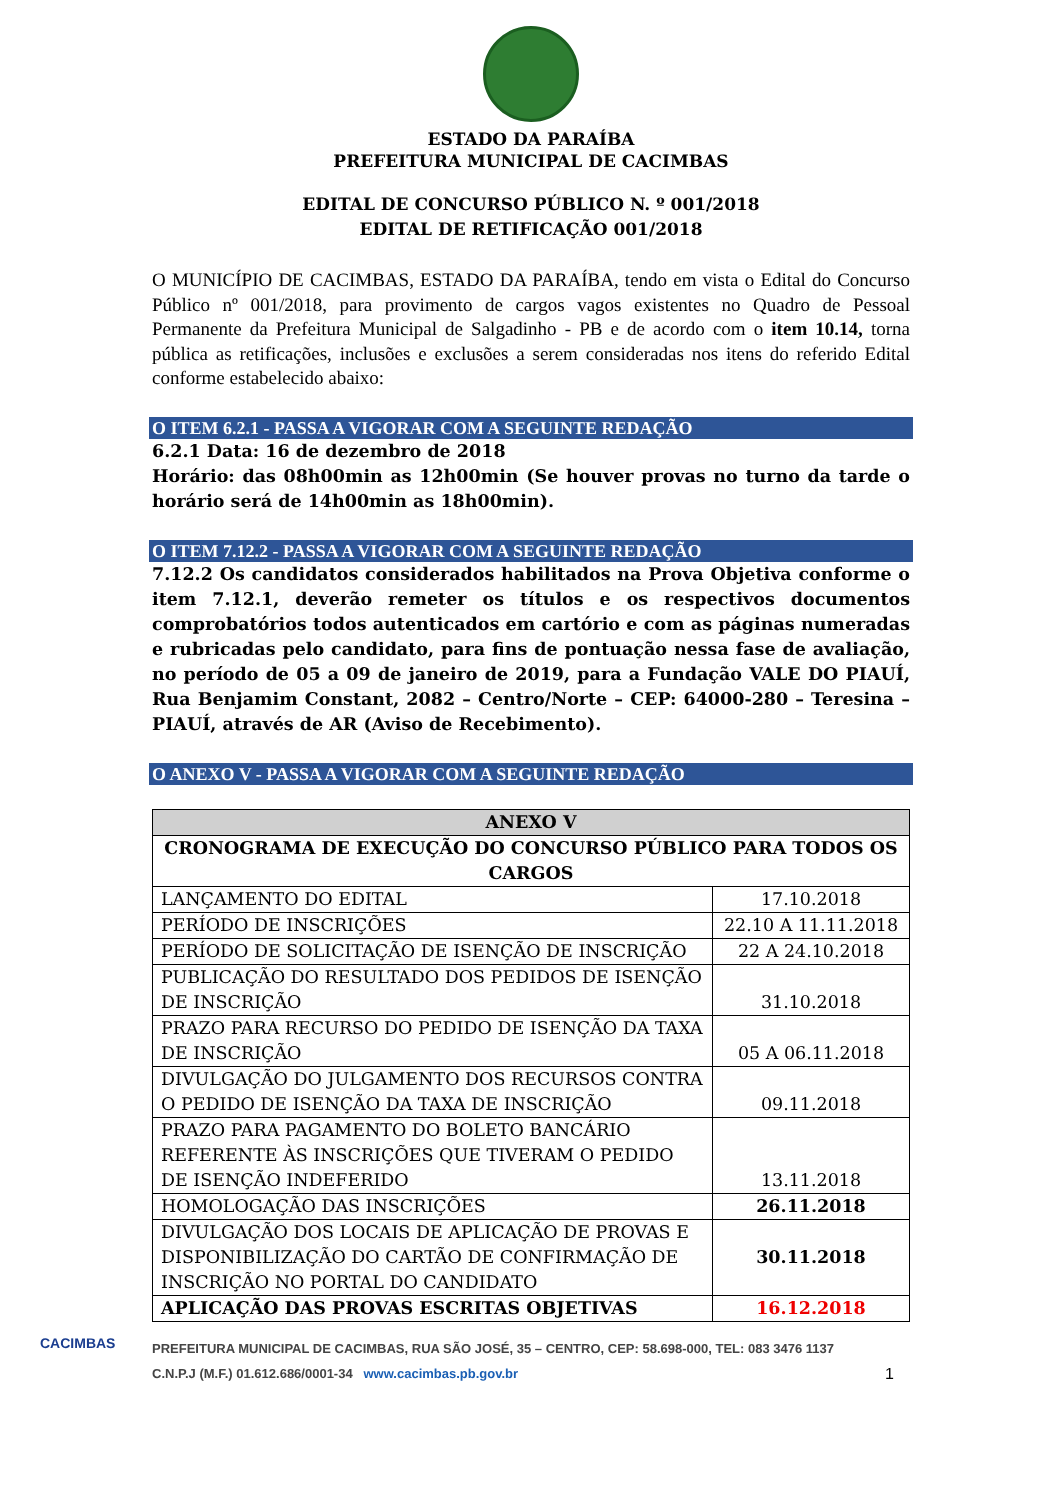ESTADO DA PARAÍBA
PREFEITURA MUNICIPAL DE CACIMBAS
EDITAL DE CONCURSO PÚBLICO N. º 001/2018
EDITAL DE RETIFICAÇÃO 001/2018
O MUNICÍPIO DE CACIMBAS, ESTADO DA PARAÍBA, tendo em vista o Edital do Concurso Público nº 001/2018, para provimento de cargos vagos existentes no Quadro de Pessoal Permanente da Prefeitura Municipal de Salgadinho - PB e de acordo com o item 10.14, torna pública as retificações, inclusões e exclusões a serem consideradas nos itens do referido Edital conforme estabelecido abaixo:
O ITEM 6.2.1 - PASSA A VIGORAR COM A SEGUINTE REDAÇÃO
6.2.1 Data: 16 de dezembro de 2018
Horário: das 08h00min as 12h00min (Se houver provas no turno da tarde o horário será de 14h00min as 18h00min).
O ITEM 7.12.2 - PASSA A VIGORAR COM A SEGUINTE REDAÇÃO
7.12.2 Os candidatos considerados habilitados na Prova Objetiva conforme o item 7.12.1, deverão remeter os títulos e os respectivos documentos comprobatórios todos autenticados em cartório e com as páginas numeradas e rubricadas pelo candidato, para fins de pontuação nessa fase de avaliação, no período de 05 a 09 de janeiro de 2019, para a Fundação VALE DO PIAUÍ, Rua Benjamim Constant, 2082 – Centro/Norte – CEP: 64000-280 – Teresina – PIAUÍ, através de AR (Aviso de Recebimento).
O ANEXO V - PASSA A VIGORAR COM A SEGUINTE REDAÇÃO
| ANEXO V | |
| --- | --- |
| CRONOGRAMA DE EXECUÇÃO DO CONCURSO PÚBLICO PARA TODOS OS CARGOS | |
| LANÇAMENTO DO EDITAL | 17.10.2018 |
| PERÍODO DE INSCRIÇÕES | 22.10 A 11.11.2018 |
| PERÍODO DE SOLICITAÇÃO DE ISENÇÃO DE INSCRIÇÃO | 22 A 24.10.2018 |
| PUBLICAÇÃO DO RESULTADO DOS PEDIDOS DE ISENÇÃO DE INSCRIÇÃO | 31.10.2018 |
| PRAZO PARA RECURSO DO PEDIDO DE ISENÇÃO DA TAXA DE INSCRIÇÃO | 05 A 06.11.2018 |
| DIVULGAÇÃO DO JULGAMENTO DOS RECURSOS CONTRA O PEDIDO DE ISENÇÃO DA TAXA DE INSCRIÇÃO | 09.11.2018 |
| PRAZO PARA PAGAMENTO DO BOLETO BANCÁRIO REFERENTE ÀS INSCRIÇÕES QUE TIVERAM O PEDIDO DE ISENÇÃO INDEFERIDO | 13.11.2018 |
| HOMOLOGAÇÃO DAS INSCRIÇÕES | 26.11.2018 |
| DIVULGAÇÃO DOS LOCAIS DE APLICAÇÃO DE PROVAS E DISPONIBILIZAÇÃO DO CARTÃO DE CONFIRMAÇÃO DE INSCRIÇÃO NO PORTAL DO CANDIDATO | 30.11.2018 |
| APLICAÇÃO DAS PROVAS ESCRITAS OBJETIVAS | 16.12.2018 |
PREFEITURA MUNICIPAL DE CACIMBAS, RUA SÃO JOSÉ, 35 – CENTRO, CEP: 58.698-000, TEL: 083 3476 1137
C.N.P.J (M.F.) 01.612.686/0001-34 www.cacimbas.pb.gov.br 1
CACIMBAS